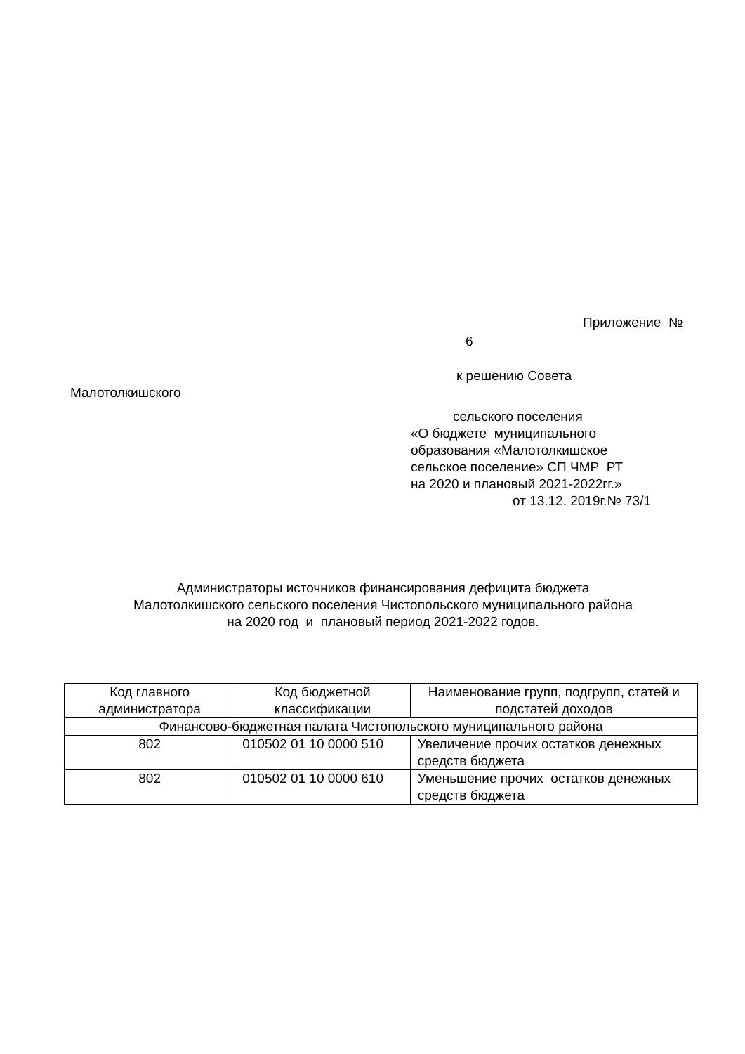Приложение №
6
к решению Совета
Малотолкишского
сельского поселения
«О бюджете муниципального
образования «Малотолкишское
сельское поселение» СП ЧМР РТ
на 2020 и плановый 2021-2022гг.»
от 13.12. 2019г.№ 73/1
Администраторы источников финансирования дефицита бюджета
Малотолкишского сельского поселения Чистопольского муниципального района
на 2020 год и плановый период 2021-2022 годов.
| Код главного администратора | Код бюджетной классификации | Наименование групп, подгрупп, статей и подстатей доходов |
| --- | --- | --- |
| Финансово-бюджетная палата Чистопольского муниципального района | | |
| 802 | 010502 01 10 0000 510 | Увеличение прочих остатков денежных средств бюджета |
| 802 | 010502 01 10 0000 610 | Уменьшение прочих остатков денежных средств бюджета |